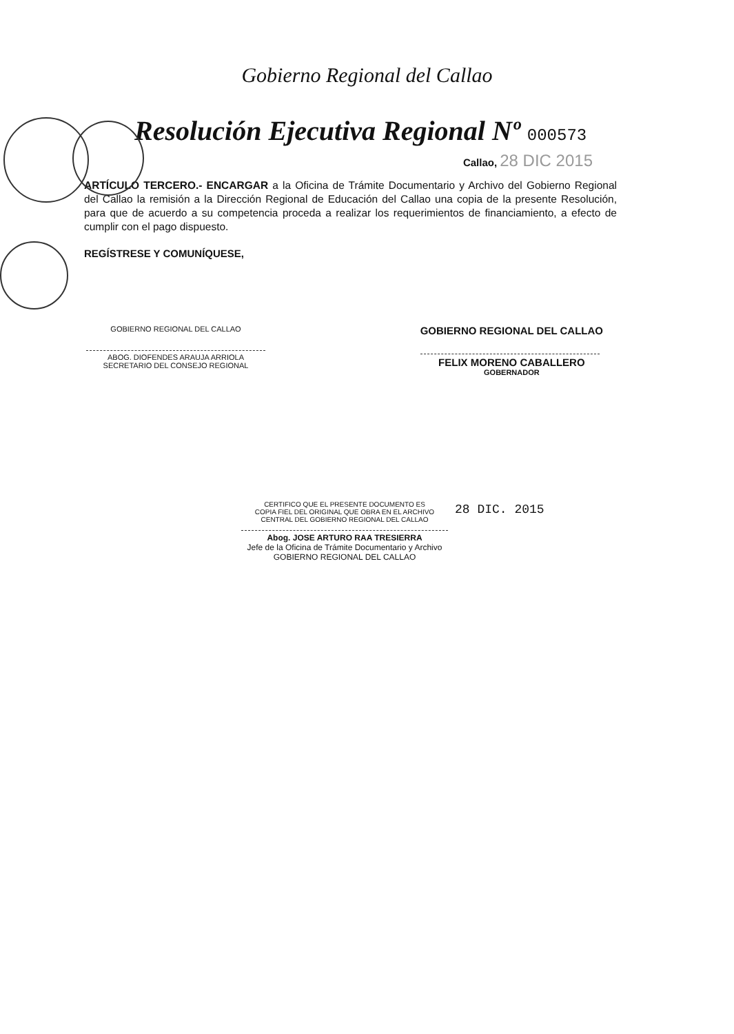Gobierno Regional del Callao
Resolución Ejecutiva Regional Nº 000573
Callao, 28 DIC 2015
ARTÍCULO TERCERO.- ENCARGAR a la Oficina de Trámite Documentario y Archivo del Gobierno Regional del Callao la remisión a la Dirección Regional de Educación del Callao una copia de la presente Resolución, para que de acuerdo a su competencia proceda a realizar los requerimientos de financiamiento, a efecto de cumplir con el pago dispuesto.
REGÍSTRESE Y COMUNÍQUESE,
GOBIERNO REGIONAL DEL CALLAO
ABOG. DIOFENDES ARAUJA ARRIOLA
SECRETARIO DEL CONSEJO REGIONAL
GOBIERNO REGIONAL DEL CALLAO
FELIX MORENO CABALLERO
GOBERNADOR
CERTIFICO QUE EL PRESENTE DOCUMENTO ES
COPIA FIEL DEL ORIGINAL QUE OBRA EN EL ARCHIVO
CENTRAL DEL GOBIERNO REGIONAL DEL CALLAO
28 DIC. 2015
Abog. JOSE ARTURO RAA TRESIERRA
Jefe de la Oficina de Trámite Documentario y Archivo
GOBIERNO REGIONAL DEL CALLAO